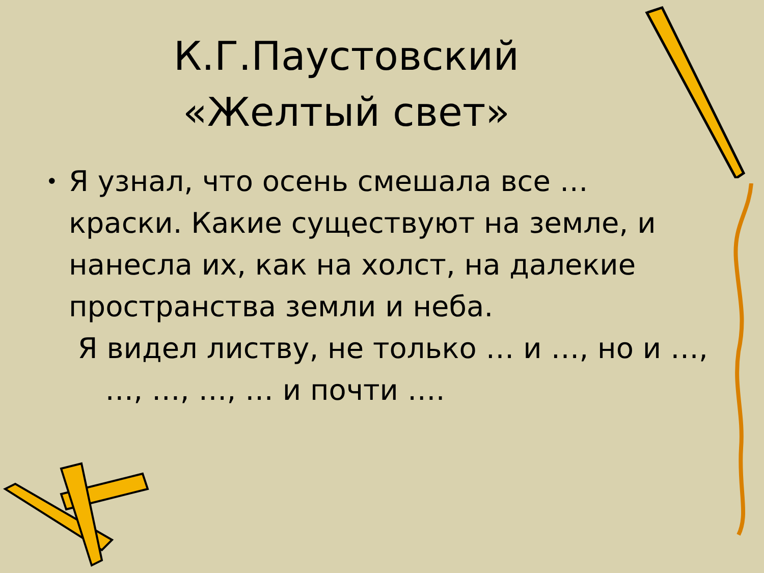К.Г.Паустовский
«Желтый свет»
•
Я узнал, что осень смешала все … краски. Какие существуют на земле, и нанесла их, как на холст, на далекие пространства земли и неба.
Я видел листву, не только … и …, но и …, …, …, …, … и почти ….